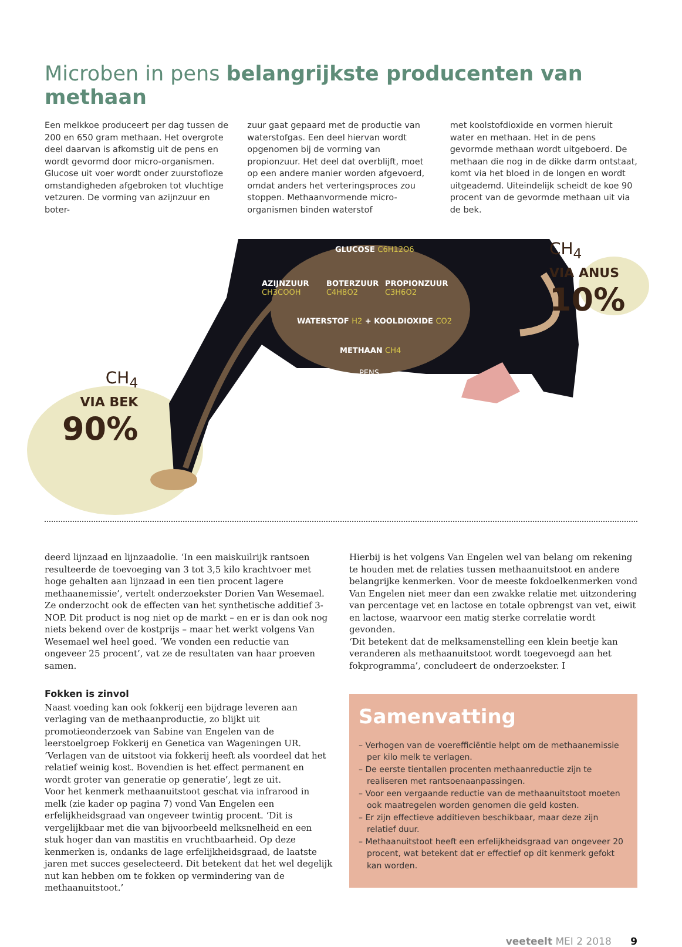Microben in pens belangrijkste producenten van methaan
Een melkkoe produceert per dag tussen de 200 en 650 gram methaan. Het overgrote deel daarvan is afkomstig uit de pens en wordt gevormd door micro-organismen. Glucose uit voer wordt onder zuurstofloze omstandigheden afgebroken tot vluchtige vetzuren. De vorming van azijnzuur en boter-
zuur gaat gepaard met de productie van waterstofgas. Een deel hiervan wordt opgenomen bij de vorming van propionzuur. Het deel dat overblijft, moet op een andere manier worden afgevoerd, omdat anders het verteringsproces zou stoppen. Methaanvormende micro-organismen binden waterstof
met koolstofdioxide en vormen hieruit water en methaan. Het in de pens gevormde methaan wordt uitgeboerd. De methaan die nog in de dikke darm ontstaat, komt via het bloed in de longen en wordt uitgeademd. Uiteindelijk scheidt de koe 90 procent van de gevormde methaan uit via de bek.
GLUCOSE C6H12O6
AZIJNZUUR
CH3COOH
BOTERZUUR
C4H8O2
PROPIONZUUR
C3H6O2
WATERSTOF H2 + KOOLDIOXIDE CO2
METHAAN CH4
PENS
CH<sub>4</sub>
VIA ANUS
10%
CH<sub>4</sub>
VIA BEK
90%
deerd lijnzaad en lijnzaadolie. ‘In een maiskuilrijk rantsoen resulteerde de toevoeging van 3 tot 3,5 kilo krachtvoer met hoge gehalten aan lijnzaad in een tien procent lagere methaanemissie’, vertelt onderzoekster Dorien Van Wesemael. Ze onderzocht ook de effecten van het synthetische additief 3-NOP. Dit product is nog niet op de markt – en er is dan ook nog niets bekend over de kostprijs – maar het werkt volgens Van Wesemael wel heel goed. ‘We vonden een reductie van ongeveer 25 procent’, vat ze de resultaten van haar proeven samen.
Fokken is zinvol
Naast voeding kan ook fokkerij een bijdrage leveren aan verlaging van de methaanproductie, zo blijkt uit promotieonderzoek van Sabine van Engelen van de leerstoelgroep Fokkerij en Genetica van Wageningen UR. ‘Verlagen van de uitstoot via fokkerij heeft als voordeel dat het relatief weinig kost. Bovendien is het effect permanent en wordt groter van generatie op generatie’, legt ze uit.
Voor het kenmerk methaanuitstoot geschat via infrarood in melk (zie kader op pagina 7) vond Van Engelen een erfelijkheidsgraad van ongeveer twintig procent. ‘Dit is vergelijkbaar met die van bijvoorbeeld melksnelheid en een stuk hoger dan van mastitis en vruchtbaarheid. Op deze kenmerken is, ondanks de lage erfelijkheidsgraad, de laatste jaren met succes geselecteerd. Dit betekent dat het wel degelijk nut kan hebben om te fokken op vermindering van de methaanuitstoot.’
Hierbij is het volgens Van Engelen wel van belang om rekening te houden met de relaties tussen methaanuitstoot en andere belangrijke kenmerken. Voor de meeste fokdoelkenmerken vond Van Engelen niet meer dan een zwakke relatie met uitzondering van percentage vet en lactose en totale opbrengst van vet, eiwit en lactose, waarvoor een matig sterke correlatie wordt gevonden.
‘Dit betekent dat de melksamenstelling een klein beetje kan veranderen als methaanuitstoot wordt toegevoegd aan het fokprogramma’, concludeert de onderzoekster. I
Samenvatting
– Verhogen van de voerefficiëntie helpt om de methaanemissie per kilo melk te verlagen.
– De eerste tientallen procenten methaanreductie zijn te realiseren met rantsoenaanpassingen.
– Voor een vergaande reductie van de methaanuitstoot moeten ook maatregelen worden genomen die geld kosten.
– Er zijn effectieve additieven beschikbaar, maar deze zijn relatief duur.
– Methaanuitstoot heeft een erfelijkheidsgraad van ongeveer 20 procent, wat betekent dat er effectief op dit kenmerk gefokt kan worden.
veeteelt MEI 2 2018 9